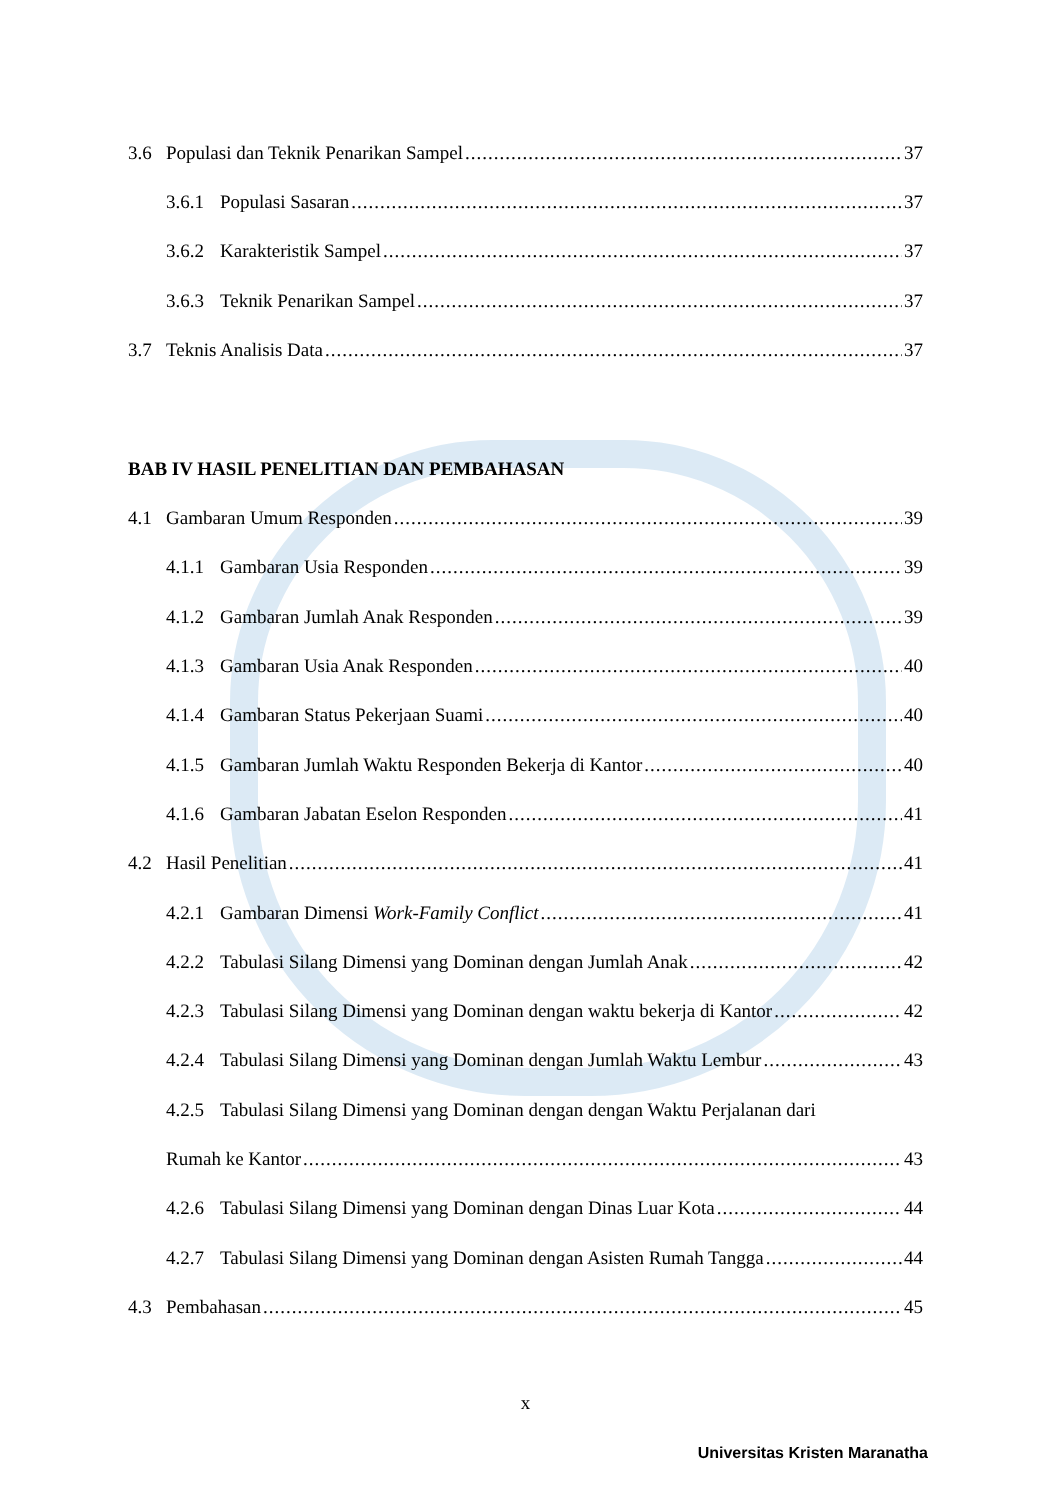3.6 Populasi dan Teknik Penarikan Sampel 37
3.6.1 Populasi Sasaran 37
3.6.2 Karakteristik Sampel 37
3.6.3 Teknik Penarikan Sampel 37
3.7 Teknis Analisis Data 37
BAB IV HASIL PENELITIAN DAN PEMBAHASAN
4.1 Gambaran Umum Responden 39
4.1.1 Gambaran Usia Responden 39
4.1.2 Gambaran Jumlah Anak Responden 39
4.1.3 Gambaran Usia Anak Responden 40
4.1.4 Gambaran Status Pekerjaan Suami 40
4.1.5 Gambaran Jumlah Waktu Responden Bekerja di Kantor 40
4.1.6 Gambaran Jabatan Eselon Responden 41
4.2 Hasil Penelitian 41
4.2.1 Gambaran Dimensi Work-Family Conflict 41
4.2.2 Tabulasi Silang Dimensi yang Dominan dengan Jumlah Anak 42
4.2.3 Tabulasi Silang Dimensi yang Dominan dengan waktu bekerja di Kantor 42
4.2.4 Tabulasi Silang Dimensi yang Dominan dengan Jumlah Waktu Lembur 43
4.2.5 Tabulasi Silang Dimensi yang Dominan dengan dengan Waktu Perjalanan dari
Rumah ke Kantor 43
4.2.6 Tabulasi Silang Dimensi yang Dominan dengan Dinas Luar Kota 44
4.2.7 Tabulasi Silang Dimensi yang Dominan dengan Asisten Rumah Tangga 44
4.3 Pembahasan 45
x
Universitas Kristen Maranatha